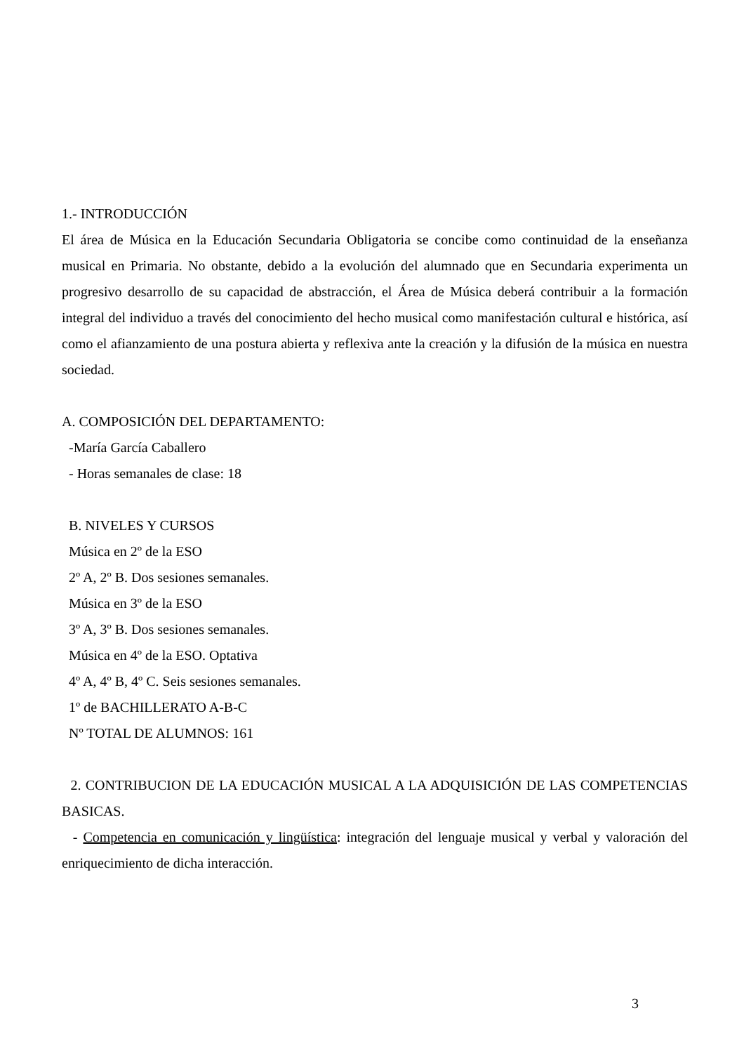1.- INTRODUCCIÓN
El área de Música en la Educación Secundaria Obligatoria se concibe como continuidad de la enseñanza musical en Primaria. No obstante, debido a la evolución del alumnado que en Secundaria experimenta un progresivo desarrollo de su capacidad de abstracción, el Área de Música deberá contribuir a la formación integral del individuo a través del conocimiento del hecho musical como manifestación cultural e histórica, así como el afianzamiento de una postura abierta y reflexiva ante la creación y la difusión de la música en nuestra sociedad.
A. COMPOSICIÓN DEL DEPARTAMENTO:
-María García Caballero
- Horas semanales de clase: 18
B. NIVELES Y CURSOS
Música en 2º de la ESO
2º A, 2º B. Dos sesiones semanales.
Música en 3º de la ESO
3º A, 3º B. Dos sesiones semanales.
Música en 4º de la ESO. Optativa
4º A, 4º B, 4º C. Seis sesiones semanales.
1º de BACHILLERATO A-B-C
Nº TOTAL DE ALUMNOS: 161
2. CONTRIBUCION DE LA EDUCACIÓN MUSICAL A LA ADQUISICIÓN DE LAS COMPETENCIAS BASICAS.
- Competencia en comunicación y lingüística: integración del lenguaje musical y verbal y valoración del enriquecimiento de dicha interacción.
3